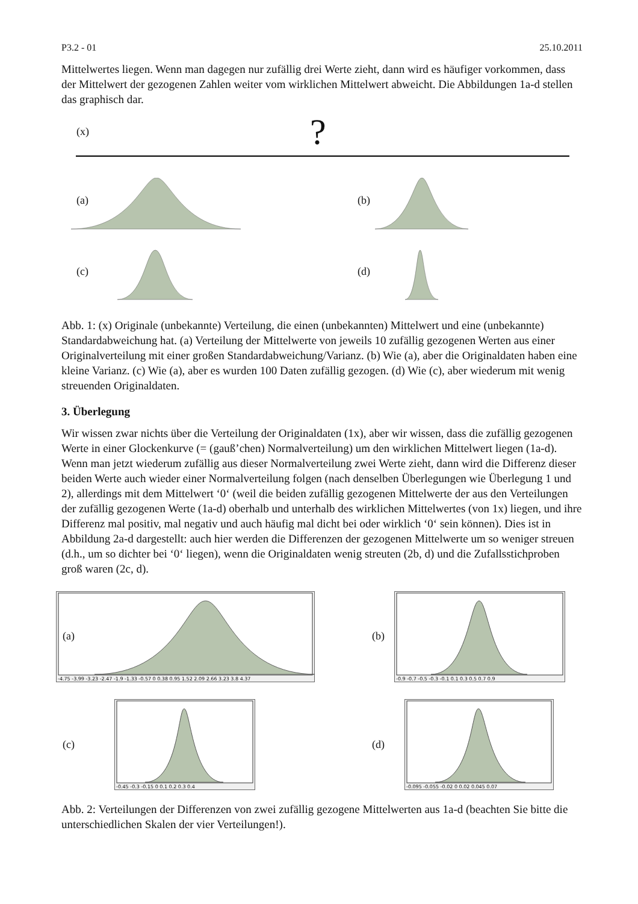P3.2 - 01 25.10.2011
Mittelwertes liegen. Wenn man dagegen nur zufällig drei Werte zieht, dann wird es häufiger vorkommen, dass der Mittelwert der gezogenen Zahlen weiter vom wirklichen Mittelwert abweicht. Die Abbildungen 1a-d stellen das graphisch dar.
(x) ?
(a) (b)
(c) (d)
Abb. 1: (x) Originale (unbekannte) Verteilung, die einen (unbekannten) Mittelwert und eine (unbekannte) Standardabweichung hat. (a) Verteilung der Mittelwerte von jeweils 10 zufällig gezogenen Werten aus einer Originalverteilung mit einer großen Standardabweichung/Varianz. (b) Wie (a), aber die Originaldaten haben eine kleine Varianz. (c) Wie (a), aber es wurden 100 Daten zufällig gezogen. (d) Wie (c), aber wiederum mit wenig streuenden Originaldaten.
3. Überlegung
Wir wissen zwar nichts über die Verteilung der Originaldaten (1x), aber wir wissen, dass die zufällig gezogenen Werte in einer Glockenkurve (= (gauß’chen) Normalverteilung) um den wirklichen Mittelwert liegen (1a-d). Wenn man jetzt wiederum zufällig aus dieser Normalverteilung zwei Werte zieht, dann wird die Differenz dieser beiden Werte auch wieder einer Normalverteilung folgen (nach denselben Überlegungen wie Überlegung 1 und 2), allerdings mit dem Mittelwert ‘0‘ (weil die beiden zufällig gezogenen Mittelwerte der aus den Verteilungen der zufällig gezogenen Werte (1a-d) oberhalb und unterhalb des wirklichen Mittelwertes (von 1x) liegen, und ihre Differenz mal positiv, mal negativ und auch häufig mal dicht bei oder wirklich ‘0‘ sein können). Dies ist in Abbildung 2a-d dargestellt: auch hier werden die Differenzen der gezogenen Mittelwerte um so weniger streuen (d.h., um so dichter bei ‘0‘ liegen), wenn die Originaldaten wenig streuten (2b, d) und die Zufallsstichproben groß waren (2c, d).
-4.75 -3.99 -3.23 -2.47 -1.9 -1.33 -0.57 0 0.38 0.95 1.52 2.09 2.66 3.23 3.8 4.37
(a)
-0.9 -0.7 -0.5 -0.3 -0.1 0.1 0.3 0.5 0.7 0.9
(b)
-0.45 -0.3 -0.15 0 0.1 0.2 0.3 0.4
(c)
-0.095 -0.055 -0.02 0 0.02 0.045 0.07
(d)
Abb. 2: Verteilungen der Differenzen von zwei zufällig gezogene Mittelwerten aus 1a-d (beachten Sie bitte die unterschiedlichen Skalen der vier Verteilungen!).